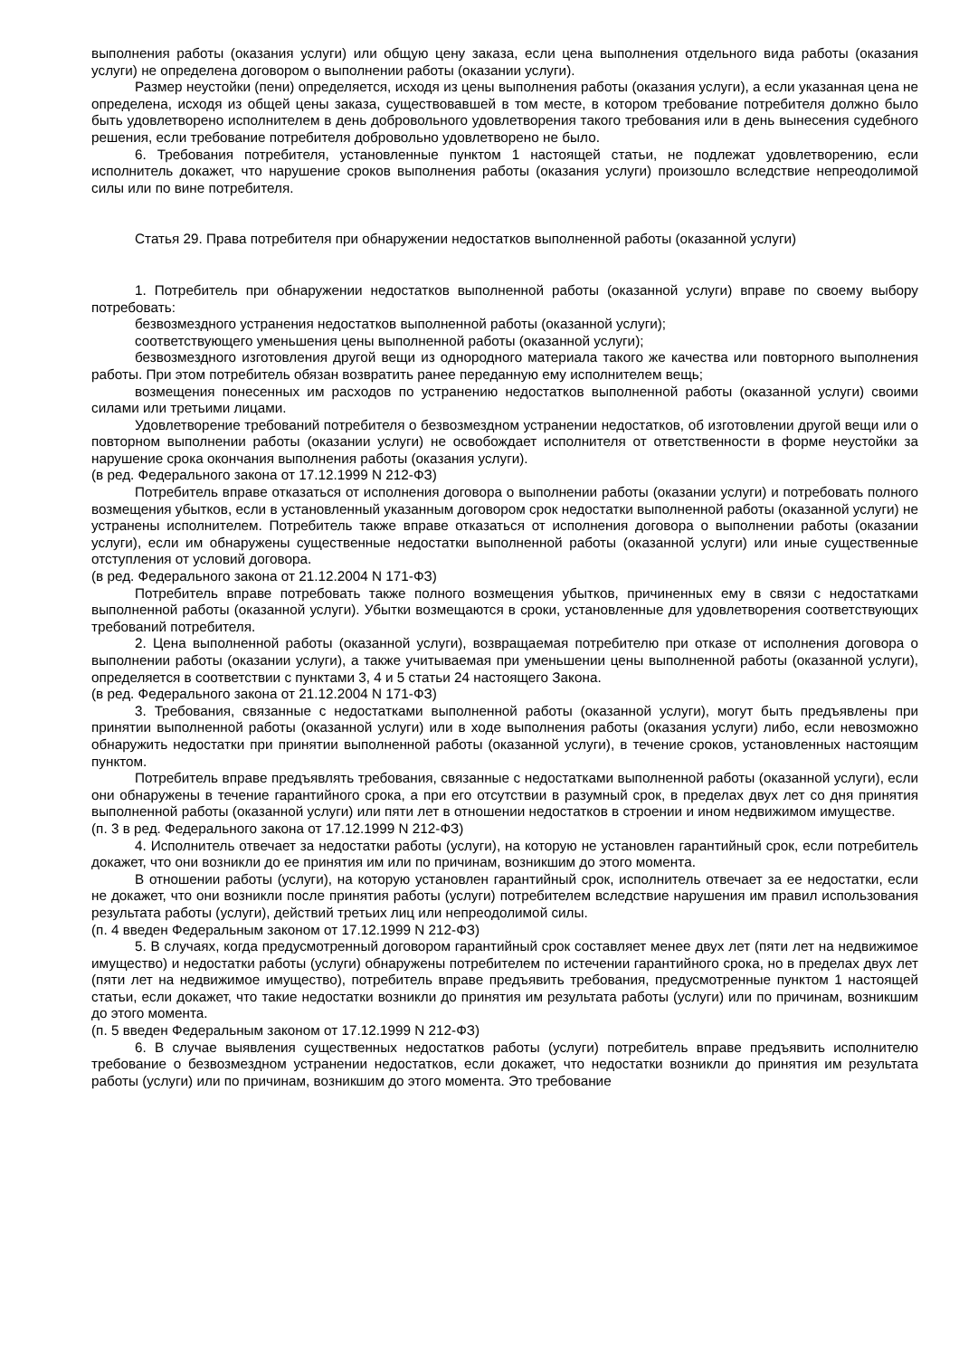выполнения работы (оказания услуги) или общую цену заказа, если цена выполнения отдельного вида работы (оказания услуги) не определена договором о выполнении работы (оказании услуги).
Размер неустойки (пени) определяется, исходя из цены выполнения работы (оказания услуги), а если указанная цена не определена, исходя из общей цены заказа, существовавшей в том месте, в котором требование потребителя должно было быть удовлетворено исполнителем в день добровольного удовлетворения такого требования или в день вынесения судебного решения, если требование потребителя добровольно удовлетворено не было.
6. Требования потребителя, установленные пунктом 1 настоящей статьи, не подлежат удовлетворению, если исполнитель докажет, что нарушение сроков выполнения работы (оказания услуги) произошло вследствие непреодолимой силы или по вине потребителя.
Статья 29. Права потребителя при обнаружении недостатков выполненной работы (оказанной услуги)
1. Потребитель при обнаружении недостатков выполненной работы (оказанной услуги) вправе по своему выбору потребовать:
безвозмездного устранения недостатков выполненной работы (оказанной услуги);
соответствующего уменьшения цены выполненной работы (оказанной услуги);
безвозмездного изготовления другой вещи из однородного материала такого же качества или повторного выполнения работы. При этом потребитель обязан возвратить ранее переданную ему исполнителем вещь;
возмещения понесенных им расходов по устранению недостатков выполненной работы (оказанной услуги) своими силами или третьими лицами.
Удовлетворение требований потребителя о безвозмездном устранении недостатков, об изготовлении другой вещи или о повторном выполнении работы (оказании услуги) не освобождает исполнителя от ответственности в форме неустойки за нарушение срока окончания выполнения работы (оказания услуги).
(в ред. Федерального закона от 17.12.1999 N 212-ФЗ)
Потребитель вправе отказаться от исполнения договора о выполнении работы (оказании услуги) и потребовать полного возмещения убытков, если в установленный указанным договором срок недостатки выполненной работы (оказанной услуги) не устранены исполнителем. Потребитель также вправе отказаться от исполнения договора о выполнении работы (оказании услуги), если им обнаружены существенные недостатки выполненной работы (оказанной услуги) или иные существенные отступления от условий договора.
(в ред. Федерального закона от 21.12.2004 N 171-ФЗ)
Потребитель вправе потребовать также полного возмещения убытков, причиненных ему в связи с недостатками выполненной работы (оказанной услуги). Убытки возмещаются в сроки, установленные для удовлетворения соответствующих требований потребителя.
2. Цена выполненной работы (оказанной услуги), возвращаемая потребителю при отказе от исполнения договора о выполнении работы (оказании услуги), а также учитываемая при уменьшении цены выполненной работы (оказанной услуги), определяется в соответствии с пунктами 3, 4 и 5 статьи 24 настоящего Закона.
(в ред. Федерального закона от 21.12.2004 N 171-ФЗ)
3. Требования, связанные с недостатками выполненной работы (оказанной услуги), могут быть предъявлены при принятии выполненной работы (оказанной услуги) или в ходе выполнения работы (оказания услуги) либо, если невозможно обнаружить недостатки при принятии выполненной работы (оказанной услуги), в течение сроков, установленных настоящим пунктом.
Потребитель вправе предъявлять требования, связанные с недостатками выполненной работы (оказанной услуги), если они обнаружены в течение гарантийного срока, а при его отсутствии в разумный срок, в пределах двух лет со дня принятия выполненной работы (оказанной услуги) или пяти лет в отношении недостатков в строении и ином недвижимом имуществе.
(п. 3 в ред. Федерального закона от 17.12.1999 N 212-ФЗ)
4. Исполнитель отвечает за недостатки работы (услуги), на которую не установлен гарантийный срок, если потребитель докажет, что они возникли до ее принятия им или по причинам, возникшим до этого момента.
В отношении работы (услуги), на которую установлен гарантийный срок, исполнитель отвечает за ее недостатки, если не докажет, что они возникли после принятия работы (услуги) потребителем вследствие нарушения им правил использования результата работы (услуги), действий третьих лиц или непреодолимой силы.
(п. 4 введен Федеральным законом от 17.12.1999 N 212-ФЗ)
5. В случаях, когда предусмотренный договором гарантийный срок составляет менее двух лет (пяти лет на недвижимое имущество) и недостатки работы (услуги) обнаружены потребителем по истечении гарантийного срока, но в пределах двух лет (пяти лет на недвижимое имущество), потребитель вправе предъявить требования, предусмотренные пунктом 1 настоящей статьи, если докажет, что такие недостатки возникли до принятия им результата работы (услуги) или по причинам, возникшим до этого момента.
(п. 5 введен Федеральным законом от 17.12.1999 N 212-ФЗ)
6. В случае выявления существенных недостатков работы (услуги) потребитель вправе предъявить исполнителю требование о безвозмездном устранении недостатков, если докажет, что недостатки возникли до принятия им результата работы (услуги) или по причинам, возникшим до этого момента. Это требование